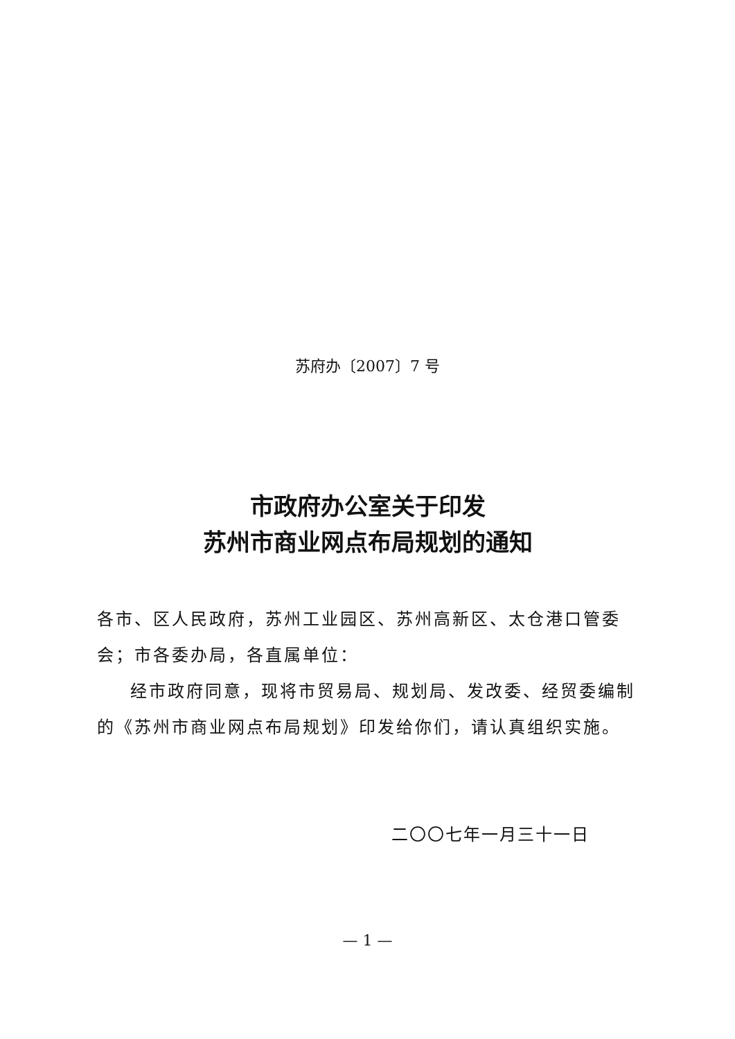苏府办〔2007〕7 号
市政府办公室关于印发
苏州市商业网点布局规划的通知
各市、区人民政府，苏州工业园区、苏州高新区、太仓港口管委会；市各委办局，各直属单位：
经市政府同意，现将市贸易局、规划局、发改委、经贸委编制的《苏州市商业网点布局规划》印发给你们，请认真组织实施。
二〇〇七年一月三十一日
— 1 —